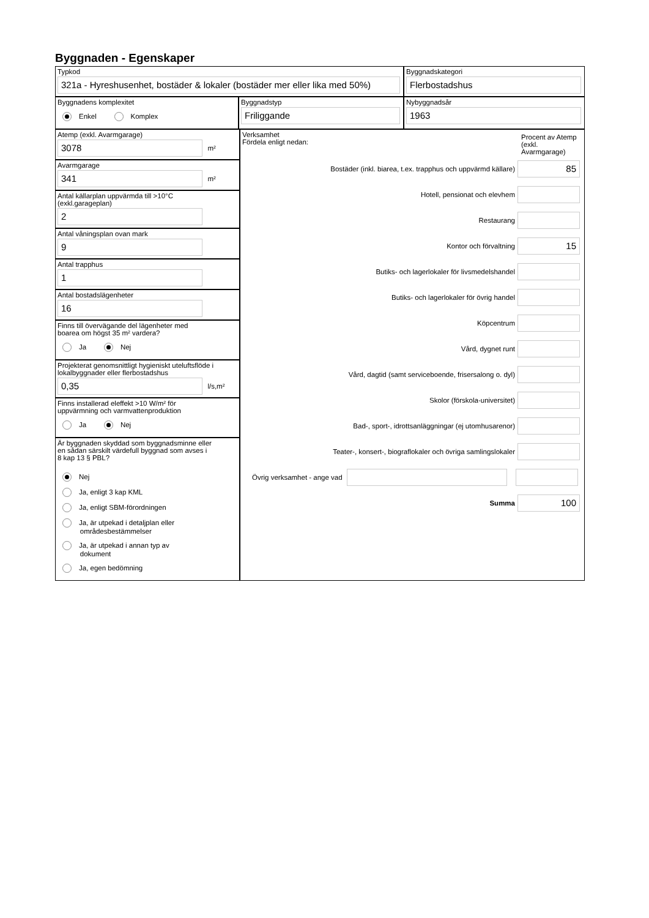Byggnaden - Egenskaper
Typkod
321a - Hyreshusenhet, bostäder & lokaler (bostäder mer eller lika med 50%)
Byggnadskategori
Flerbostadshus
Byggnadens komplexitet
Enkel Komplex
Byggnadstyp
Friliggande
Nybyggnadsår
1963
Atemp (exkl. Avarmgarage)
3078
m²
Avarmgarage
341
m²
Antal källarplan uppvärmda till >10°C
(exkl.garageplan)
2
Antal våningsplan ovan mark
9
Antal trapphus
1
Antal bostadslägenheter
16
Finns till övervägande del lägenheter med
boarea om högst 35 m² vardera?
Ja Nej
Projekterat genomsnittligt hygieniskt uteluftsflöde i
lokalbyggnader eller flerbostadshus
0,35
l/s,m²
Finns installerad eleffekt >10 W/m² för
uppvärmning och varmvattenproduktion
Ja Nej
Är byggnaden skyddad som byggnadsminne eller
en sådan särskilt värdefull byggnad som avses i
8 kap 13 § PBL?
Nej
Ja, enligt 3 kap KML
Ja, enligt SBM-förordningen
Ja, är utpekad i detaljplan eller
områdesbestämmelser
Ja, är utpekad i annan typ av
dokument
Ja, egen bedömning
Verksamhet
Fördela enligt nedan:
Procent av Atemp (exkl. Avarmgarage)
Bostäder (inkl. biarea, t.ex. trapphus och uppvärmd källare)
85
Hotell, pensionat och elevhem
Restaurang
Kontor och förvaltning
15
Butiks- och lagerlokaler för livsmedelshandel
Butiks- och lagerlokaler för övrig handel
Köpcentrum
Vård, dygnet runt
Vård, dagtid (samt serviceboende, frisersalong o. dyl)
Skolor (förskola-universitet)
Bad-, sport-, idrottsanläggningar (ej utomhusarenor)
Teater-, konsert-, biograflokaler och övriga samlingslokaler
Övrig verksamhet - ange vad
Summa
100